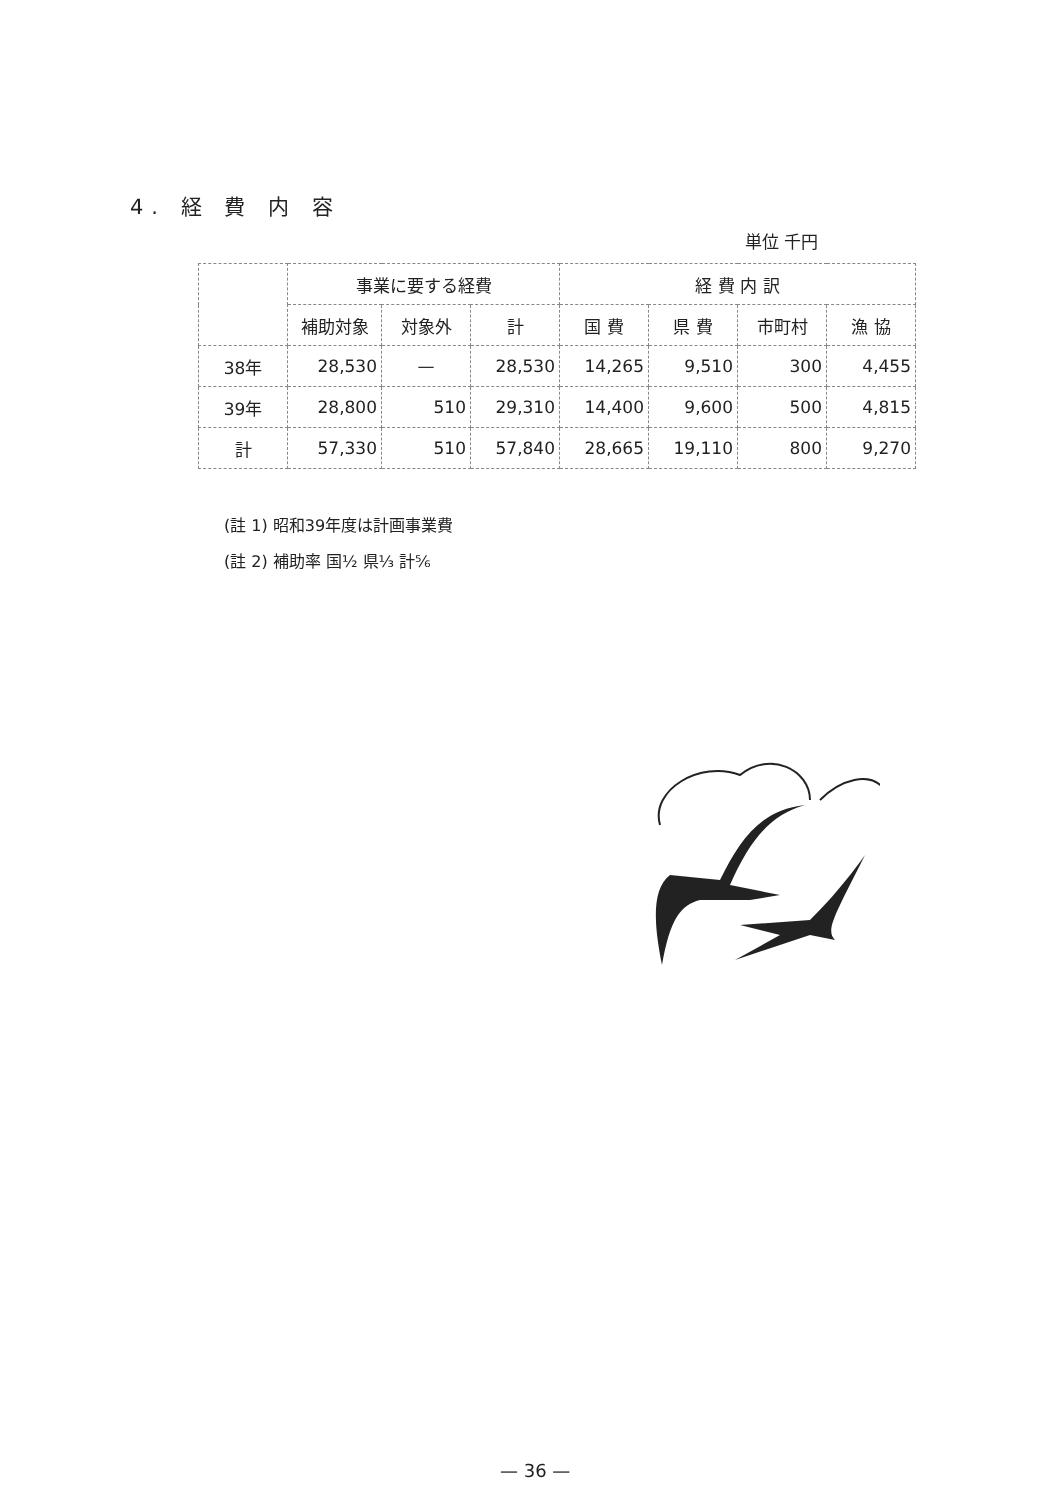4. 経 費 内 容
単位 千円
| | 事業に要する経費 | | | 経 費 内 訳 | | | |
| --- | --- | --- | --- | --- | --- | --- | --- |
| | 補助対象 | 対象外 | 計 | 国 費 | 県 費 | 市町村 | 漁 協 |
| 38年 | 28,530 | — | 28,530 | 14,265 | 9,510 | 300 | 4,455 |
| 39年 | 28,800 | 510 | 29,310 | 14,400 | 9,600 | 500 | 4,815 |
| 計 | 57,330 | 510 | 57,840 | 28,665 | 19,110 | 800 | 9,270 |
(註 1) 昭和39年度は計画事業費
(註 2) 補助率 国½ 県⅓ 計⅚
— 36 —